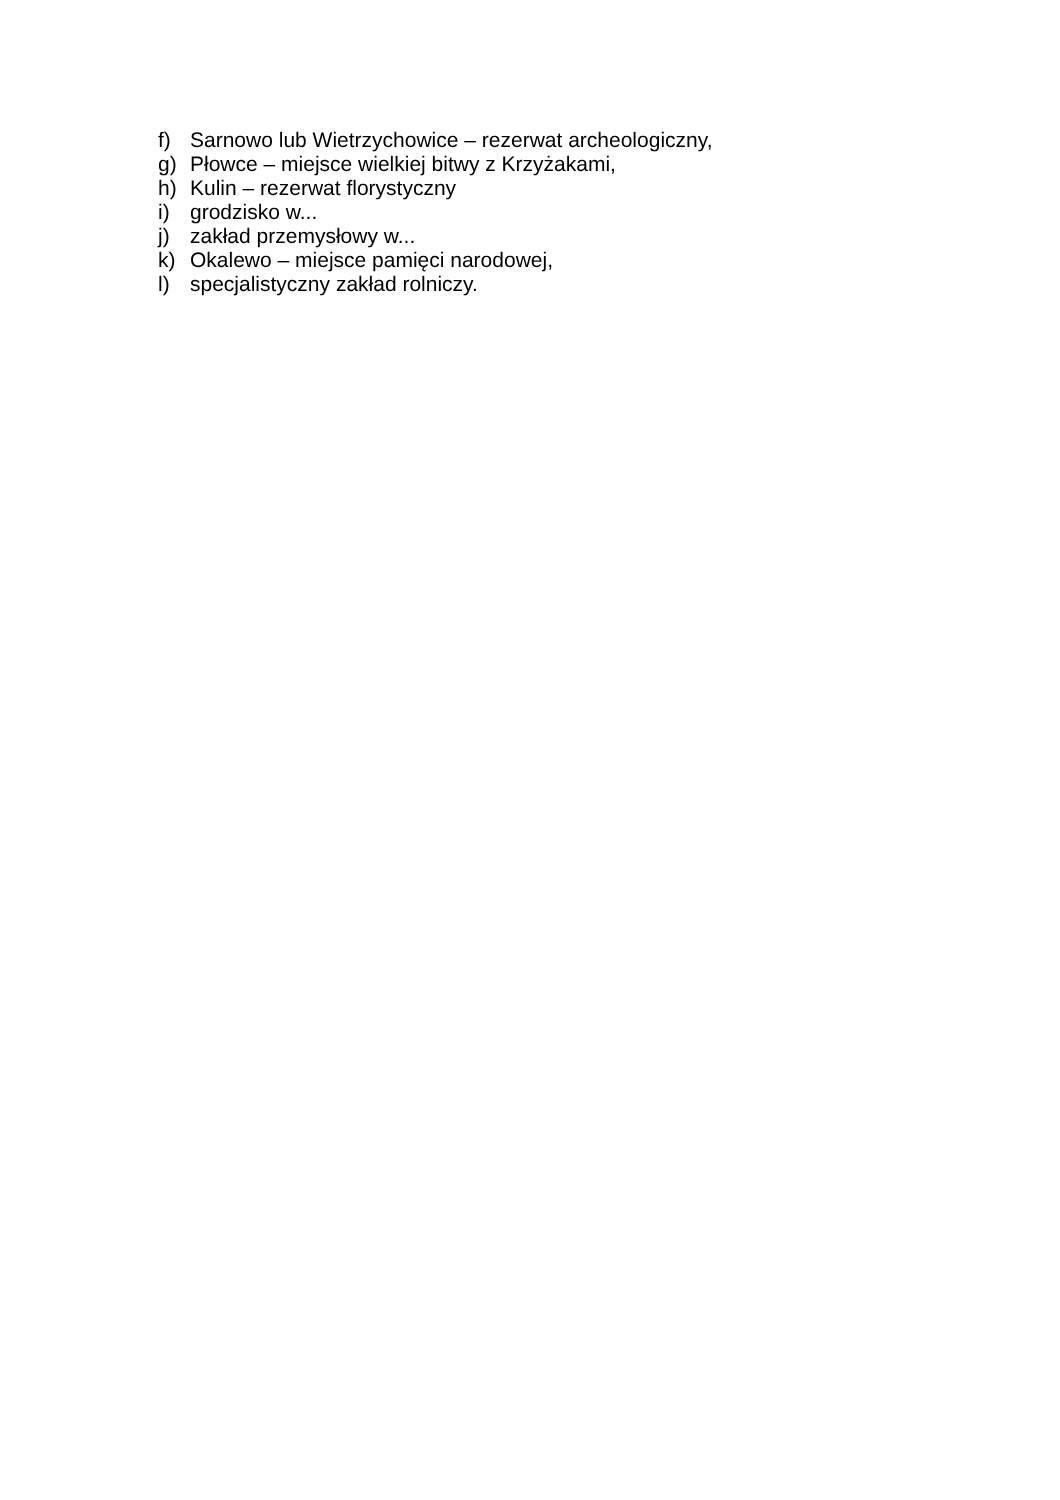f) Sarnowo lub Wietrzychowice – rezerwat archeologiczny,
g) Płowce – miejsce wielkiej bitwy z Krzyżakami,
h) Kulin – rezerwat florystyczny
i) grodzisko w...
j) zakład przemysłowy w...
k) Okalewo – miejsce pamięci narodowej,
l) specjalistyczny zakład rolniczy.